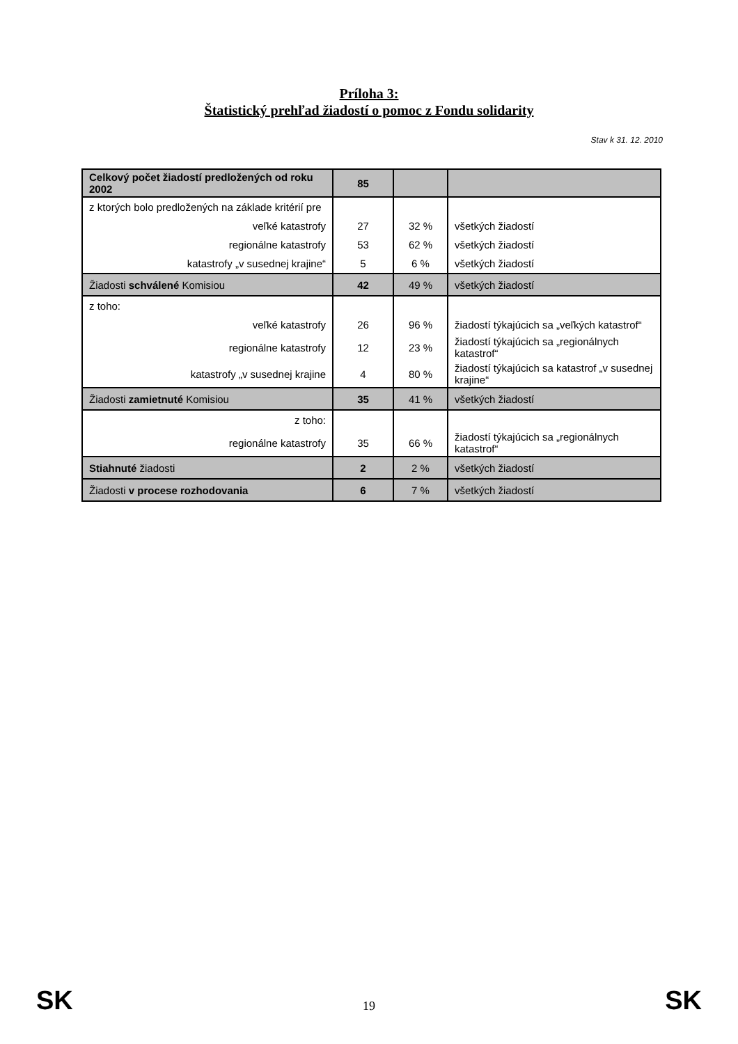Príloha 3:
Štatistický prehľad žiadostí o pomoc z Fondu solidarity
Stav k 31. 12. 2010
| Celkový počet žiadostí predložených od roku 2002 | 85 | | |
| z ktorých bolo predložených na základe kritérií pre | | | |
| veľké katastrofy | 27 | 32 % | všetkých žiadostí |
| regionálne katastrofy | 53 | 62 % | všetkých žiadostí |
| katastrofy „v susednej krajine“ | 5 | 6 % | všetkých žiadostí |
| Žiadosti schválené Komisiou | 42 | 49 % | všetkých žiadostí |
| z toho: | | | |
| veľké katastrofy | 26 | 96 % | žiadostí týkajúcich sa „veľkých katastrof“ |
| regionálne katastrofy | 12 | 23 % | žiadostí týkajúcich sa „regionálnych katastrof“ |
| katastrofy „v susednej krajine | 4 | 80 % | žiadostí týkajúcich sa katastrof „v susednej krajine“ |
| Žiadosti zamietnuté Komisiou | 35 | 41 % | všetkých žiadostí |
| z toho: | | | |
| regionálne katastrofy | 35 | 66 % | žiadostí týkajúcich sa „regionálnych katastrof“ |
| Stiahnuté žiadosti | 2 | 2 % | všetkých žiadostí |
| Žiadosti v procese rozhodovania | 6 | 7 % | všetkých žiadostí |
SK 19 SK